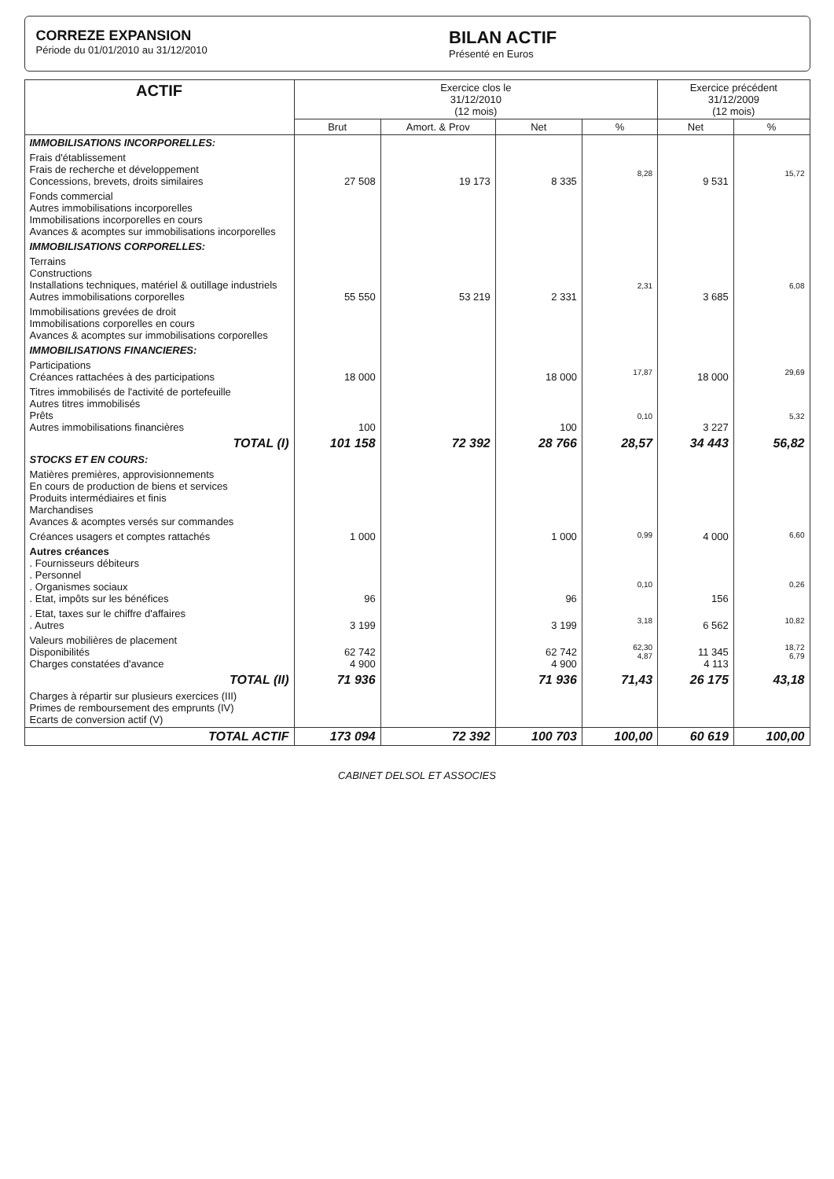CORREZE EXPANSION
Période du 01/01/2010 au 31/12/2010
BILAN ACTIF
Présenté en Euros
| ACTIF | Exercice clos le 31/12/2010 (12 mois) | | | | Exercice précédent 31/12/2009 (12 mois) | |
| --- | --- | --- | --- | --- | --- | --- |
| | Brut | Amort. & Prov | Net | % | Net | % |
| IMMOBILISATIONS INCORPORELLES: | | | | | | |
| Frais d'établissement Frais de recherche et développement Concessions, brevets, droits similaires | 27 508 | 19 173 | 8 335 | 8,28 | 9 531 | 15,72 |
| Fonds commercial Autres immobilisations incorporelles Immobilisations incorporelles en cours Avances & acomptes sur immobilisations incorporelles | | | | | | |
| IMMOBILISATIONS CORPORELLES: | | | | | | |
| Terrains Constructions Installations techniques, matériel & outillage industriels Autres immobilisations corporelles | 55 550 | 53 219 | 2 331 | 2,31 | 3 685 | 6,08 |
| Immobilisations grevées de droit Immobilisations corporelles en cours Avances & acomptes sur immobilisations corporelles | | | | | | |
| IMMOBILISATIONS FINANCIERES: | | | | | | |
| Participations Créances rattachées à des participations | 18 000 | | 18 000 | 17,87 | 18 000 | 29,69 |
| Titres immobilisés de l'activité de portefeuille Autres titres immobilisés Prêts Autres immobilisations financières | 100 | | 100 | 0,10 | 3 227 | 5,32 |
| TOTAL (I) | 101 158 | 72 392 | 28 766 | 28,57 | 34 443 | 56,82 |
| STOCKS ET EN COURS: | | | | | | |
| Matières premières, approvisionnements En cours de production de biens et services Produits intermédiaires et finis Marchandises Avances & acomptes versés sur commandes | | | | | | |
| Créances usagers et comptes rattachés | 1 000 | | 1 000 | 0,99 | 4 000 | 6,60 |
| Autres créances . Fournisseurs débiteurs . Personnel . Organismes sociaux . Etat, impôts sur les bénéfices | 96 | | 96 | 0,10 | 156 | 0,26 |
| . Etat, taxes sur le chiffre d'affaires . Autres | 3 199 | | 3 199 | 3,18 | 6 562 | 10,82 |
| Valeurs mobilières de placement Disponibilités Charges constatées d'avance | 62 742 4 900 | | 62 742 4 900 | 62,30 4,87 | 11 345 4 113 | 18,72 6,79 |
| TOTAL (II) | 71 936 | | 71 936 | 71,43 | 26 175 | 43,18 |
| Charges à répartir sur plusieurs exercices (III) Primes de remboursement des emprunts (IV) Ecarts de conversion actif (V) | | | | | | |
| TOTAL ACTIF | 173 094 | 72 392 | 100 703 | 100,00 | 60 619 | 100,00 |
CABINET DELSOL ET ASSOCIES